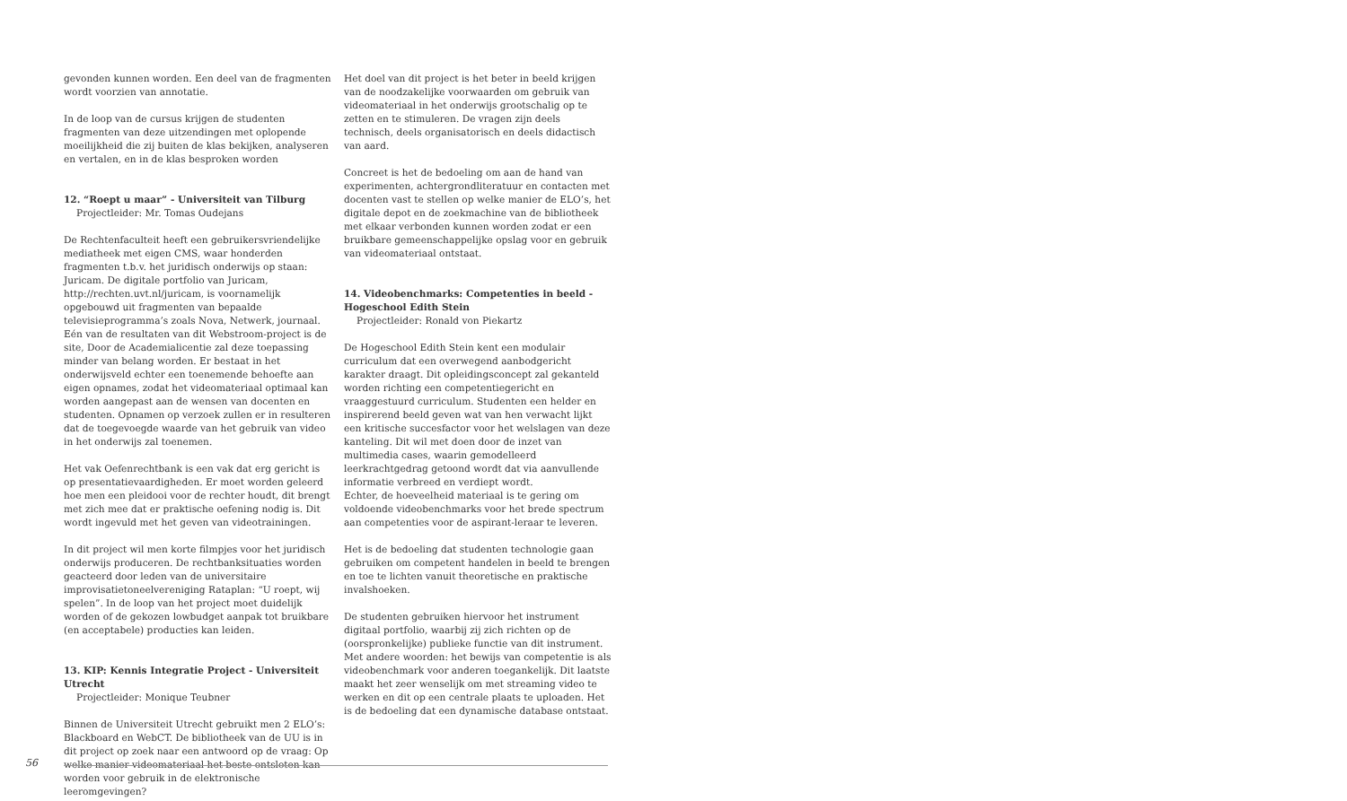gevonden kunnen worden. Een deel van de fragmenten wordt voorzien van annotatie.
In de loop van de cursus krijgen de studenten fragmenten van deze uitzendingen met oplopende moeilijkheid die zij buiten de klas bekijken, analyseren en vertalen, en in de klas besproken worden
12. “Roept u maar” - Universiteit van Tilburg
Projectleider: Mr. Tomas Oudejans
De Rechtenfaculteit heeft een gebruikersvriendelijke mediatheek met eigen CMS, waar honderden fragmenten t.b.v. het juridisch onderwijs op staan: Juricam. De digitale portfolio van Juricam, http://rechten.uvt.nl/juricam, is voornamelijk opgebouwd uit fragmenten van bepaalde televisieprogramma’s zoals Nova, Netwerk, journaal. Eén van de resultaten van dit Webstroom-project is de site, Door de Academialicentie zal deze toepassing minder van belang worden. Er bestaat in het onderwijsveld echter een toenemende behoefte aan eigen opnames, zodat het videomateriaal optimaal kan worden aangepast aan de wensen van docenten en studenten. Opnamen op verzoek zullen er in resulteren dat de toegevoegde waarde van het gebruik van video in het onderwijs zal toenemen.
Het vak Oefenrechtbank is een vak dat erg gericht is op presentatievaardigheden. Er moet worden geleerd hoe men een pleidooi voor de rechter houdt, dit brengt met zich mee dat er praktische oefening nodig is. Dit wordt ingevuld met het geven van videotrainingen.
In dit project wil men korte filmpjes voor het juridisch onderwijs produceren. De rechtbanksituaties worden geacteerd door leden van de universitaire improvisatietoneelvereniging Rataplan: “U roept, wij spelen”. In de loop van het project moet duidelijk worden of de gekozen lowbudget aanpak tot bruikbare (en acceptabele) producties kan leiden.
13. KIP: Kennis Integratie Project - Universiteit Utrecht
Projectleider: Monique Teubner
Binnen de Universiteit Utrecht gebruikt men 2 ELO’s: Blackboard en WebCT. De bibliotheek van de UU is in dit project op zoek naar een antwoord op de vraag: Op welke manier videomateriaal het beste ontsloten kan worden voor gebruik in de elektronische leeromgevingen?
Het doel van dit project is het beter in beeld krijgen van de noodzakelijke voorwaarden om gebruik van videomateriaal in het onderwijs grootschalig op te zetten en te stimuleren. De vragen zijn deels technisch, deels organisatorisch en deels didactisch van aard.
Concreet is het de bedoeling om aan de hand van experimenten, achtergrondliteratuur en contacten met docenten vast te stellen op welke manier de ELO’s, het digitale depot en de zoekmachine van de bibliotheek met elkaar verbonden kunnen worden zodat er een bruikbare gemeenschappelijke opslag voor en gebruik van videomateriaal ontstaat.
14. Videobenchmarks: Competenties in beeld - Hogeschool Edith Stein
Projectleider: Ronald von Piekartz
De Hogeschool Edith Stein kent een modulair curriculum dat een overwegend aanbodgericht karakter draagt. Dit opleidingsconcept zal gekanteld worden richting een competentiegericht en vraaggestuurd curriculum. Studenten een helder en inspirerend beeld geven wat van hen verwacht lijkt een kritische succesfactor voor het welslagen van deze kanteling. Dit wil met doen door de inzet van multimedia cases, waarin gemodelleerd leerkrachtgedrag getoond wordt dat via aanvullende informatie verbreed en verdiept wordt.
Echter, de hoeveelheid materiaal is te gering om voldoende videobenchmarks voor het brede spectrum aan competenties voor de aspirant-leraar te leveren.
Het is de bedoeling dat studenten technologie gaan gebruiken om competent handelen in beeld te brengen en toe te lichten vanuit theoretische en praktische invalshoeken.
De studenten gebruiken hiervoor het instrument digitaal portfolio, waarbij zij zich richten op de (oorspronkelijke) publieke functie van dit instrument. Met andere woorden: het bewijs van competentie is als videobenchmark voor anderen toegankelijk. Dit laatste maakt het zeer wenselijk om met streaming video te werken en dit op een centrale plaats te uploaden. Het is de bedoeling dat een dynamische database ontstaat.
56